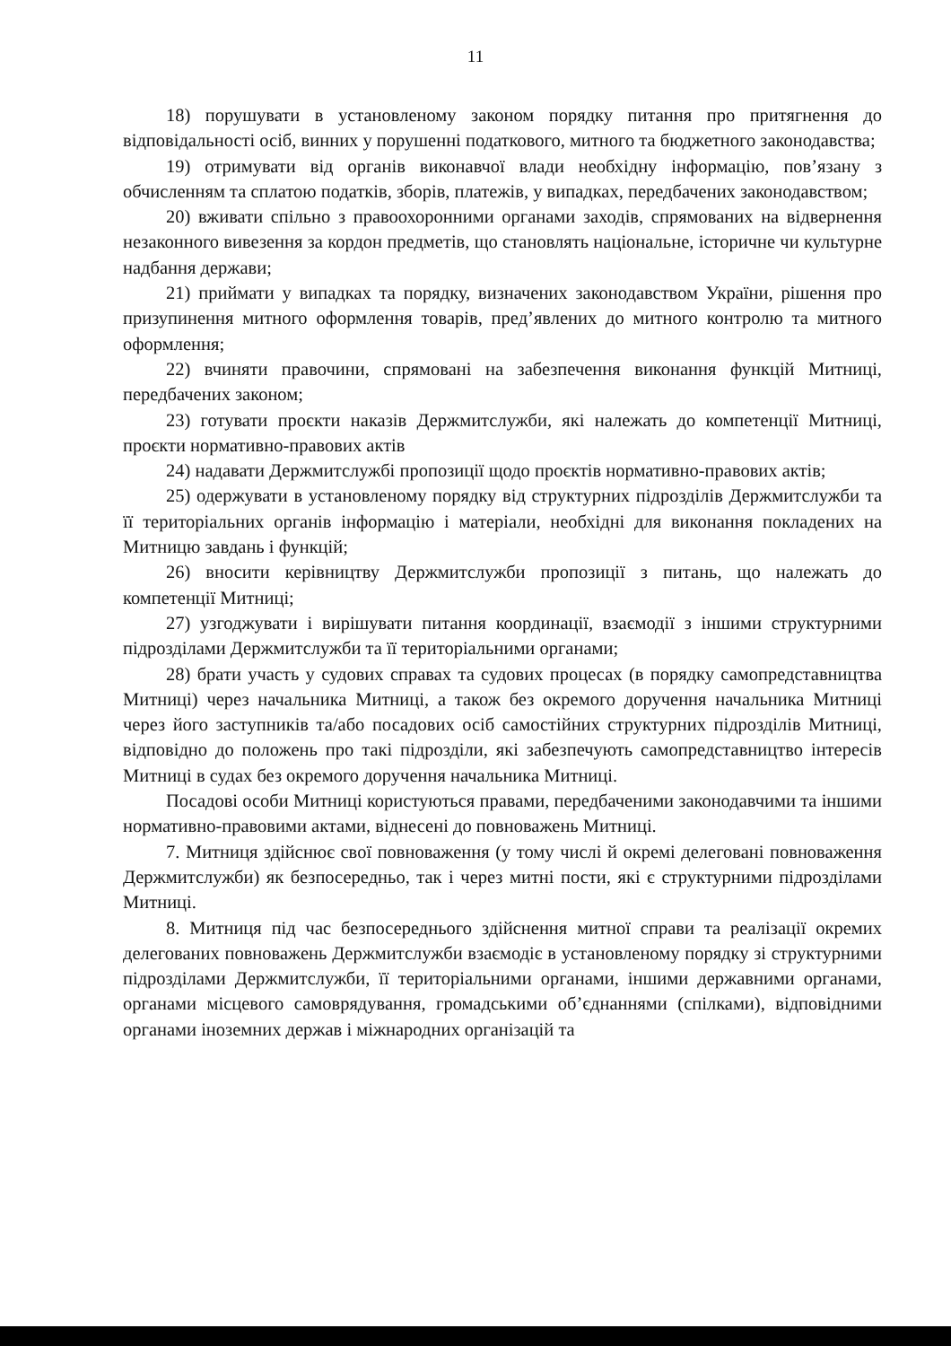11
18) порушувати в установленому законом порядку питання про притягнення до відповідальності осіб, винних у порушенні податкового, митного та бюджетного законодавства;
19) отримувати від органів виконавчої влади необхідну інформацію, пов’язану з обчисленням та сплатою податків, зборів, платежів, у випадках, передбачених законодавством;
20) вживати спільно з правоохоронними органами заходів, спрямованих на відвернення незаконного вивезення за кордон предметів, що становлять національне, історичне чи культурне надбання держави;
21) приймати у випадках та порядку, визначених законодавством України, рішення про призупинення митного оформлення товарів, пред’явлених до митного контролю та митного оформлення;
22) вчиняти правочини, спрямовані на забезпечення виконання функцій Митниці, передбачених законом;
23) готувати проєкти наказів Держмитслужби, які належать до компетенції Митниці, проєкти нормативно-правових актів
24) надавати Держмитслужбі пропозиції щодо проєктів нормативно-правових актів;
25) одержувати в установленому порядку від структурних підрозділів Держмитслужби та її територіальних органів інформацію і матеріали, необхідні для виконання покладених на Митницю завдань і функцій;
26) вносити керівництву Держмитслужби пропозиції з питань, що належать до компетенції Митниці;
27) узгоджувати і вирішувати питання координації, взаємодії з іншими структурними підрозділами Держмитслужби та її територіальними органами;
28) брати участь у судових справах та судових процесах (в порядку самопредставництва Митниці) через начальника Митниці, а також без окремого доручення начальника Митниці через його заступників та/або посадових осіб самостійних структурних підрозділів Митниці, відповідно до положень про такі підрозділи, які забезпечують самопредставництво інтересів Митниці в судах без окремого доручення начальника Митниці.
Посадові особи Митниці користуються правами, передбаченими законодавчими та іншими нормативно-правовими актами, віднесені до повноважень Митниці.
7. Митниця здійснює свої повноваження (у тому числі й окремі делеговані повноваження Держмитслужби) як безпосередньо, так і через митні пости, які є структурними підрозділами Митниці.
8. Митниця під час безпосереднього здійснення митної справи та реалізації окремих делегованих повноважень Держмитслужби взаємодіє в установленому порядку зі структурними підрозділами Держмитслужби, її територіальними органами, іншими державними органами, органами місцевого самоврядування, громадськими об’єднаннями (спілками), відповідними органами іноземних держав і міжнародних організацій та